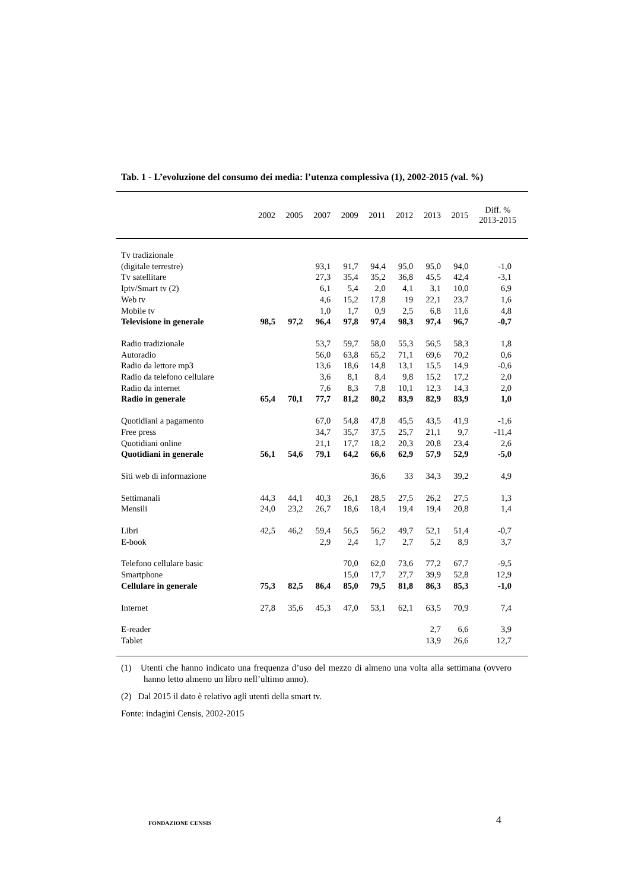Tab. 1 - L’evoluzione del consumo dei media: l’utenza complessiva (1), 2002-2015 (val. %)
| | 2002 | 2005 | 2007 | 2009 | 2011 | 2012 | 2013 | 2015 | Diff. % 2013-2015 |
| --- | --- | --- | --- | --- | --- | --- | --- | --- | --- |
| Tv tradizionale | | | | | | | | | |
| (digitale terrestre) | | | 93,1 | 91,7 | 94,4 | 95,0 | 95,0 | 94,0 | -1,0 |
| Tv satellitare | | | 27,3 | 35,4 | 35,2 | 36,8 | 45,5 | 42,4 | -3,1 |
| Iptv/Smart tv (2) | | | 6,1 | 5,4 | 2,0 | 4,1 | 3,1 | 10,0 | 6,9 |
| Web tv | | | 4,6 | 15,2 | 17,8 | 19 | 22,1 | 23,7 | 1,6 |
| Mobile tv | | | 1,0 | 1,7 | 0,9 | 2,5 | 6,8 | 11,6 | 4,8 |
| Televisione in generale | 98,5 | 97,2 | 96,4 | 97,8 | 97,4 | 98,3 | 97,4 | 96,7 | -0,7 |
| Radio tradizionale | | | 53,7 | 59,7 | 58,0 | 55,3 | 56,5 | 58,3 | 1,8 |
| Autoradio | | | 56,0 | 63,8 | 65,2 | 71,1 | 69,6 | 70,2 | 0,6 |
| Radio da lettore mp3 | | | 13,6 | 18,6 | 14,8 | 13,1 | 15,5 | 14,9 | -0,6 |
| Radio da telefono cellulare | | | 3,6 | 8,1 | 8,4 | 9,8 | 15,2 | 17,2 | 2,0 |
| Radio da internet | | | 7,6 | 8,3 | 7,8 | 10,1 | 12,3 | 14,3 | 2,0 |
| Radio in generale | 65,4 | 70,1 | 77,7 | 81,2 | 80,2 | 83,9 | 82,9 | 83,9 | 1,0 |
| Quotidiani a pagamento | | | 67,0 | 54,8 | 47,8 | 45,5 | 43,5 | 41,9 | -1,6 |
| Free press | | | 34,7 | 35,7 | 37,5 | 25,7 | 21,1 | 9,7 | -11,4 |
| Quotidiani online | | | 21,1 | 17,7 | 18,2 | 20,3 | 20,8 | 23,4 | 2,6 |
| Quotidiani in generale | 56,1 | 54,6 | 79,1 | 64,2 | 66,6 | 62,9 | 57,9 | 52,9 | -5,0 |
| Siti web di informazione | | | | | 36,6 | 33 | 34,3 | 39,2 | 4,9 |
| Settimanali | 44,3 | 44,1 | 40,3 | 26,1 | 28,5 | 27,5 | 26,2 | 27,5 | 1,3 |
| Mensili | 24,0 | 23,2 | 26,7 | 18,6 | 18,4 | 19,4 | 19,4 | 20,8 | 1,4 |
| Libri | 42,5 | 46,2 | 59,4 | 56,5 | 56,2 | 49,7 | 52,1 | 51,4 | -0,7 |
| E-book | | | 2,9 | 2,4 | 1,7 | 2,7 | 5,2 | 8,9 | 3,7 |
| Telefono cellulare basic | | | | 70,0 | 62,0 | 73,6 | 77,2 | 67,7 | -9,5 |
| Smartphone | | | | 15,0 | 17,7 | 27,7 | 39,9 | 52,8 | 12,9 |
| Cellulare in generale | 75,3 | 82,5 | 86,4 | 85,0 | 79,5 | 81,8 | 86,3 | 85,3 | -1,0 |
| Internet | 27,8 | 35,6 | 45,3 | 47,0 | 53,1 | 62,1 | 63,5 | 70,9 | 7,4 |
| E-reader | | | | | | | 2,7 | 6,6 | 3,9 |
| Tablet | | | | | | | 13,9 | 26,6 | 12,7 |
(1) Utenti che hanno indicato una frequenza d’uso del mezzo di almeno una volta alla settimana (ovvero hanno letto almeno un libro nell’ultimo anno).
(2) Dal 2015 il dato è relativo agli utenti della smart tv.
Fonte: indagini Censis, 2002-2015
FONDAZIONE CENSIS
4